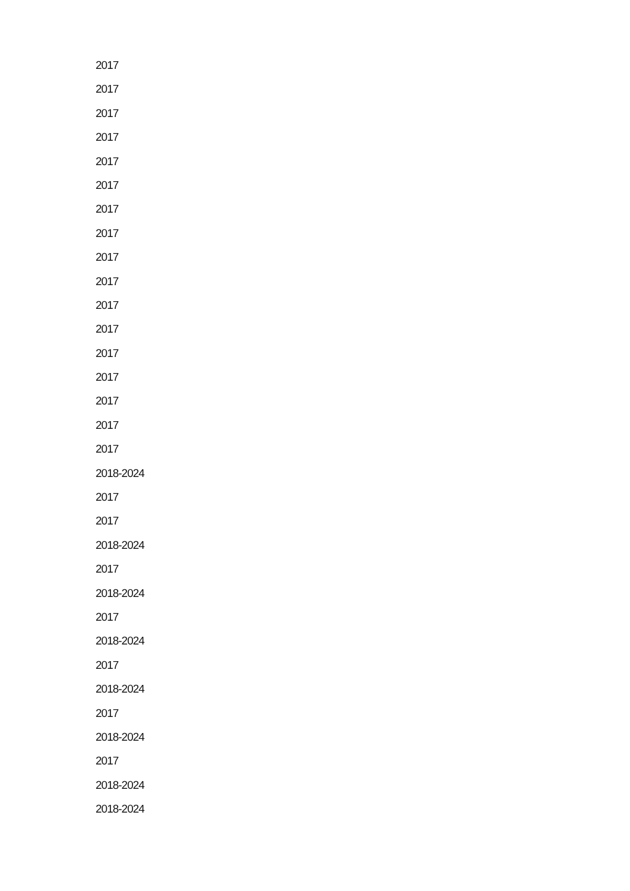2017
2017
2017
2017
2017
2017
2017
2017
2017
2017
2017
2017
2017
2017
2017
2017
2017
2018-2024
2017
2017
2018-2024
2017
2018-2024
2017
2018-2024
2017
2018-2024
2017
2018-2024
2017
2018-2024
2018-2024